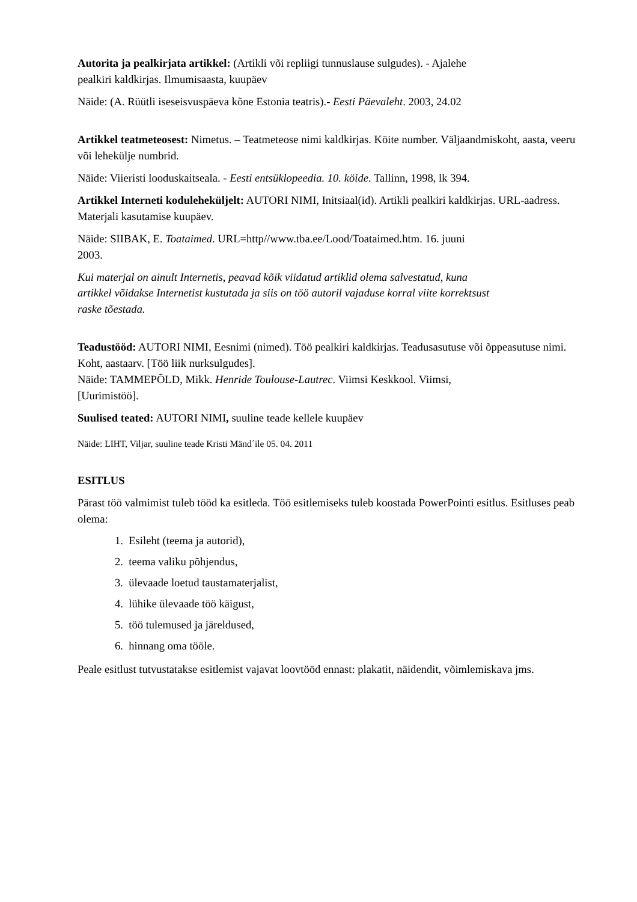Autorita ja pealkirjata artikkel: (Artikli või repliigi tunnuslause sulgudes). - Ajalehe
pealkiri kaldkirjas. Ilmumisaasta, kuupäev
Näide: (A. Rüütli iseseisvuspäeva kõne Estonia teatris).- Eesti Päevaleht. 2003, 24.02
Artikkel teatmeteosest: Nimetus. – Teatmeteose nimi kaldkirjas. Köite number. Väljaandmiskoht, aasta, veeru või lehekülje numbrid.
Näide: Viieristi looduskaitseala. - Eesti entsüklopeedia. 10. köide. Tallinn, 1998, lk 394.
Artikkel Interneti koduleheküljelt: AUTORI NIMI, Initsiaal(id). Artikli pealkiri kaldkirjas. URL-aadress. Materjali kasutamise kuupäev.
Näide: SIIBAK, E. Toataimed. URL=http//www.tba.ee/Lood/Toataimed.htm. 16. juuni
2003.
Kui materjal on ainult Internetis, peavad kõik viidatud artiklid olema salvestatud, kuna
artikkel võidakse Internetist kustutada ja siis on töö autoril vajaduse korral viite korrektsust
raske tõestada.
Teadustööd: AUTORI NIMI, Eesnimi (nimed). Töö pealkiri kaldkirjas. Teadusasutuse või õppeasutuse nimi. Koht, aastaarv. [Töö liik nurksulgudes].
Näide: TAMMEPÕLD, Mikk. Henride Toulouse-Lautrec. Viimsi Keskkool. Viimsi,
[Uurimistöö].
Suulised teated: AUTORI NIMI, suuline teade kellele kuupäev
Näide: LIHT, Viljar, suuline teade Kristi Mänd´ile 05. 04. 2011
ESITLUS
Pärast töö valmimist tuleb tööd ka esitleda. Töö esitlemiseks tuleb koostada PowerPointi esitlus. Esitluses peab olema:
1. Esileht (teema ja autorid),
2. teema valiku põhjendus,
3. ülevaade loetud taustamaterjalist,
4. lühike ülevaade töö käigust,
5. töö tulemused ja järeldused,
6. hinnang oma tööle.
Peale esitlust tutvustatakse esitlemist vajavat loovtööd ennast: plakatit, näidendit, võimlemiskava jms.